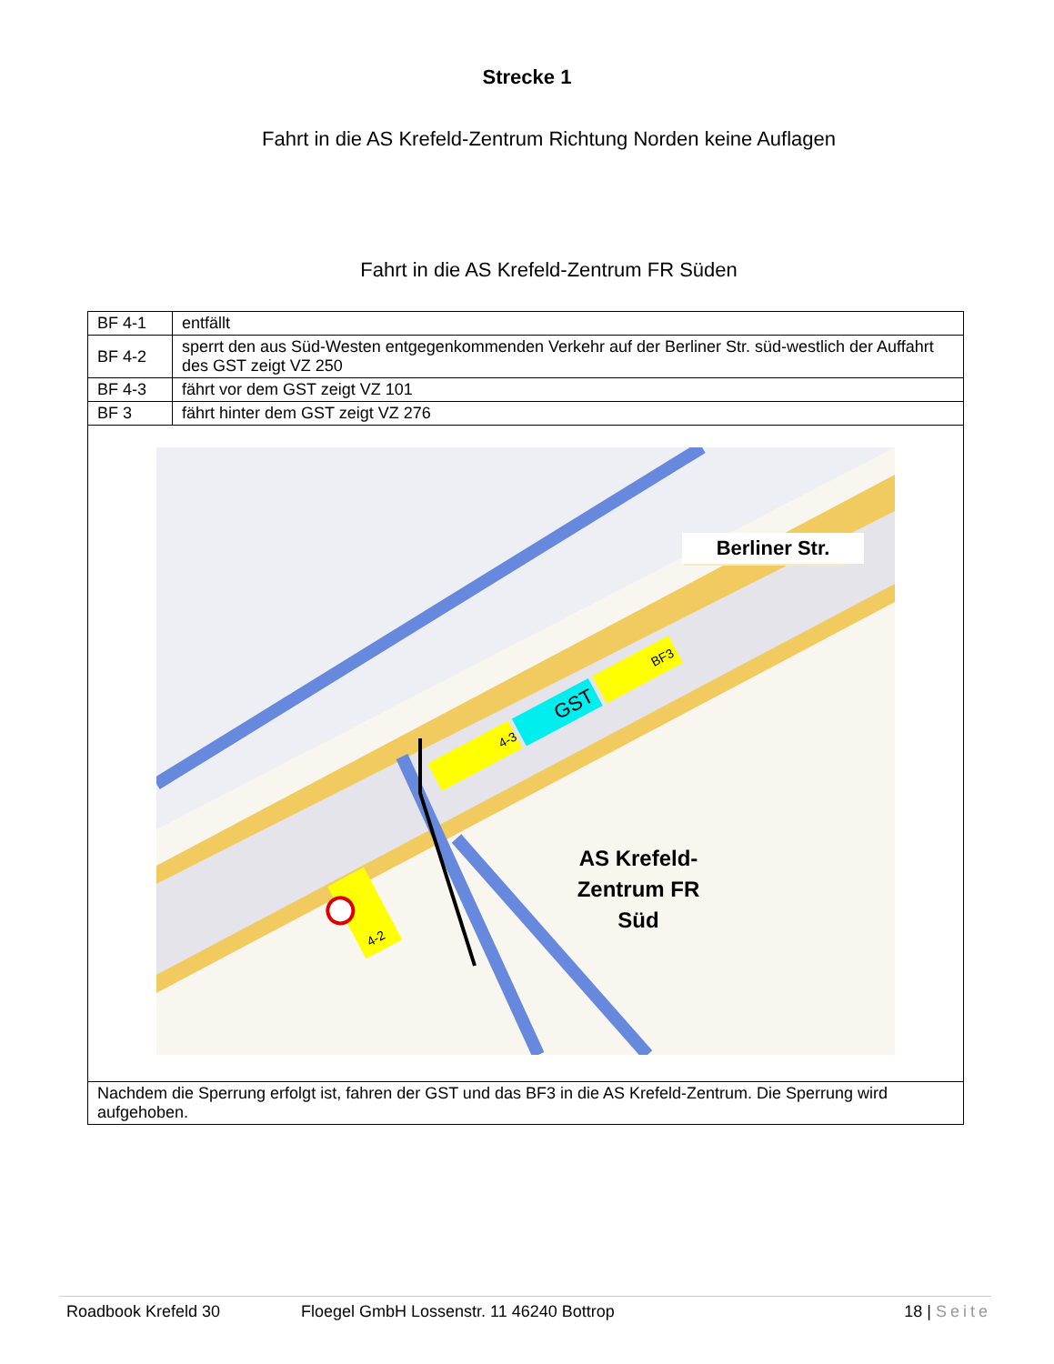Strecke 1
Fahrt in die AS Krefeld-Zentrum Richtung Norden keine Auflagen
Fahrt in die AS Krefeld-Zentrum FR Süden
| BF 4-1 | entfällt |
| BF 4-2 | sperrt den aus Süd-Westen entgegenkommenden Verkehr auf der Berliner Str. süd-westlich der Auffahrt des GST zeigt VZ 250 |
| BF 4-3 | fährt vor dem GST zeigt VZ 101 |
| BF 3 | fährt hinter dem GST zeigt VZ 276 |
| Berliner Str. 4-3 GST BF3 4-2 AS Krefeld- Zentrum FR Süd | |
| Nachdem die Sperrung erfolgt ist, fahren der GST und das BF3 in die AS Krefeld-Zentrum. Die Sperrung wird aufgehoben. | |
Roadbook Krefeld 30 Floegel GmbH Lossenstr. 11 46240 Bottrop 18 | Seite